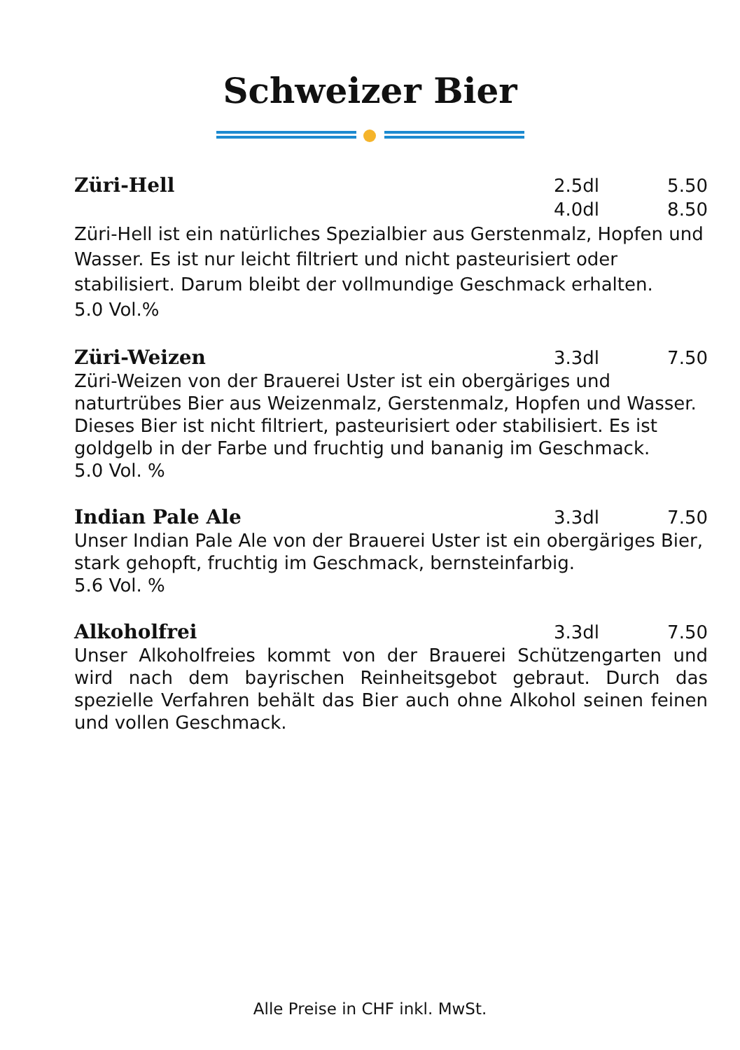Schweizer Bier
Züri-Hell 2.5dl 5.50
4.0dl 8.50
Züri-Hell ist ein natürliches Spezialbier aus Gerstenmalz, Hopfen und Wasser. Es ist nur leicht filtriert und nicht pasteurisiert oder stabilisiert. Darum bleibt der vollmundige Geschmack erhalten.
5.0 Vol.%
Züri-Weizen 3.3dl 7.50
Züri-Weizen von der Brauerei Uster ist ein obergäriges und naturtrübes Bier aus Weizenmalz, Gerstenmalz, Hopfen und Wasser. Dieses Bier ist nicht filtriert, pasteurisiert oder stabilisiert. Es ist goldgelb in der Farbe und fruchtig und bananig im Geschmack.
5.0 Vol. %
Indian Pale Ale 3.3dl 7.50
Unser Indian Pale Ale von der Brauerei Uster ist ein obergäriges Bier, stark gehopft, fruchtig im Geschmack, bernsteinfarbig.
5.6 Vol. %
Alkoholfrei 3.3dl 7.50
Unser Alkoholfreies kommt von der Brauerei Schützengarten und wird nach dem bayrischen Reinheitsgebot gebraut. Durch das spezielle Verfahren behält das Bier auch ohne Alkohol seinen feinen und vollen Geschmack.
Alle Preise in CHF inkl. MwSt.